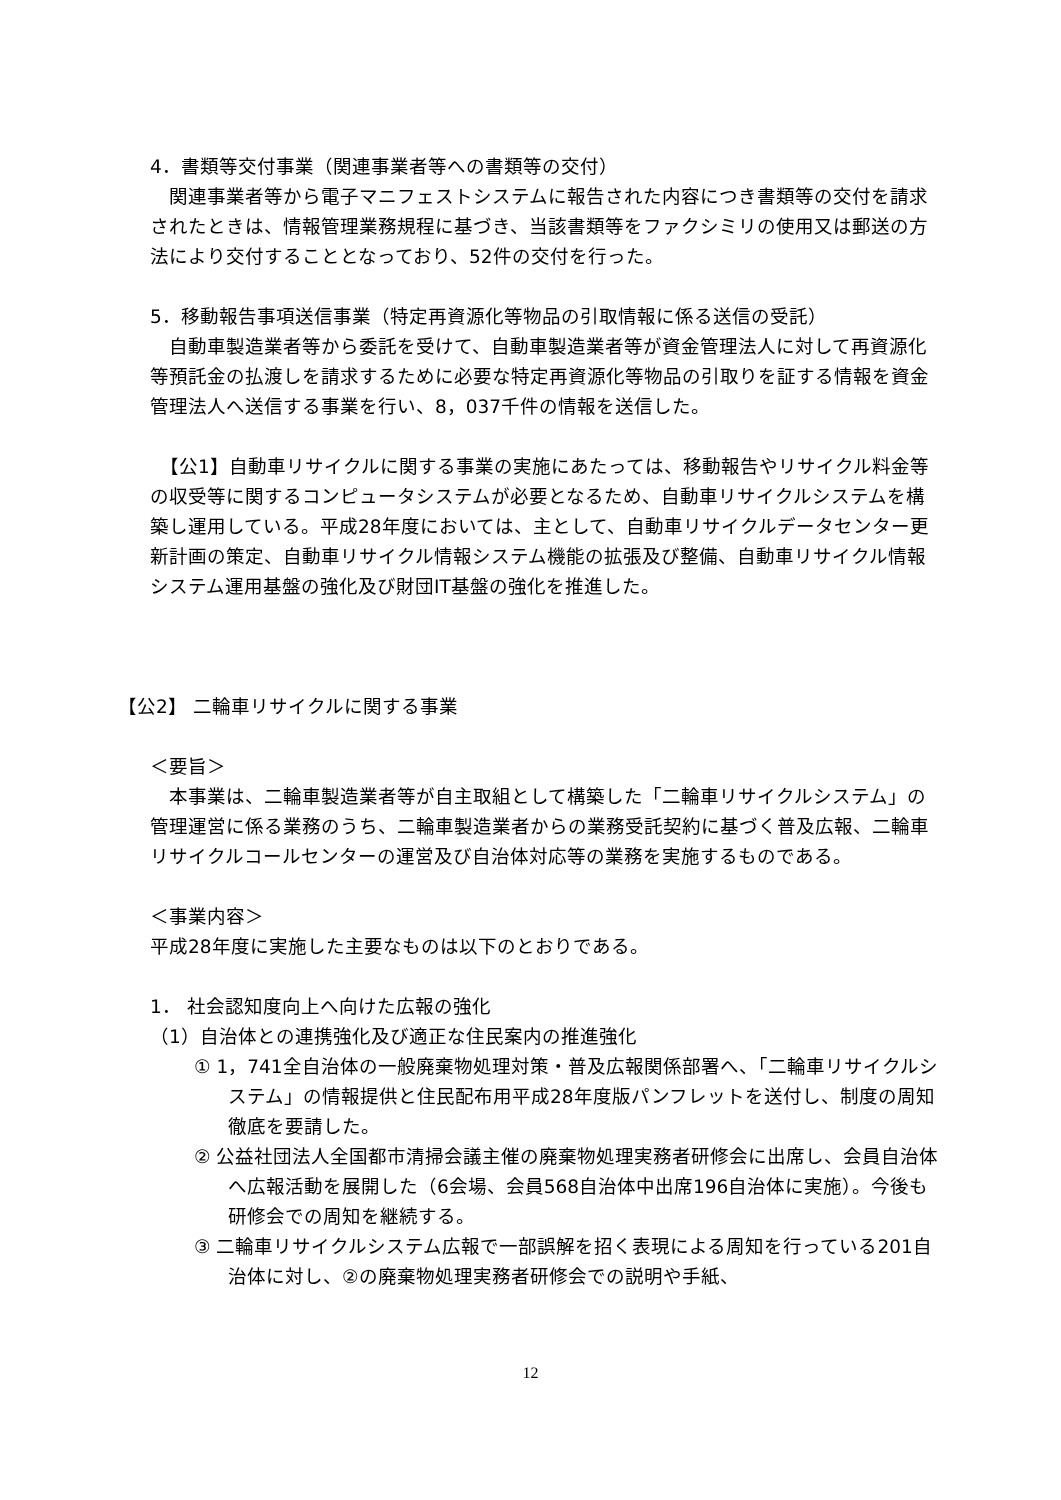4．書類等交付事業（関連事業者等への書類等の交付）
　関連事業者等から電子マニフェストシステムに報告された内容につき書類等の交付を請求されたときは、情報管理業務規程に基づき、当該書類等をファクシミリの使用又は郵送の方法により交付することとなっており、52件の交付を行った。
5．移動報告事項送信事業（特定再資源化等物品の引取情報に係る送信の受託）
　自動車製造業者等から委託を受けて、自動車製造業者等が資金管理法人に対して再資源化等預託金の払渡しを請求するために必要な特定再資源化等物品の引取りを証する情報を資金管理法人へ送信する事業を行い、8，037千件の情報を送信した。
　【公1】自動車リサイクルに関する事業の実施にあたっては、移動報告やリサイクル料金等の収受等に関するコンピュータシステムが必要となるため、自動車リサイクルシステムを構築し運用している。平成28年度においては、主として、自動車リサイクルデータセンター更新計画の策定、自動車リサイクル情報システム機能の拡張及び整備、自動車リサイクル情報システム運用基盤の強化及び財団IT基盤の強化を推進した。
【公2】 二輪車リサイクルに関する事業
＜要旨＞
　本事業は、二輪車製造業者等が自主取組として構築した「二輪車リサイクルシステム」の管理運営に係る業務のうち、二輪車製造業者からの業務受託契約に基づく普及広報、二輪車リサイクルコールセンターの運営及び自治体対応等の業務を実施するものである。
＜事業内容＞
平成28年度に実施した主要なものは以下のとおりである。
1． 社会認知度向上へ向けた広報の強化
（1）自治体との連携強化及び適正な住民案内の推進強化
① 1，741全自治体の一般廃棄物処理対策・普及広報関係部署へ、「二輪車リサイクルシステム」の情報提供と住民配布用平成28年度版パンフレットを送付し、制度の周知徹底を要請した。
② 公益社団法人全国都市清掃会議主催の廃棄物処理実務者研修会に出席し、会員自治体へ広報活動を展開した（6会場、会員568自治体中出席196自治体に実施）。今後も研修会での周知を継続する。
③ 二輪車リサイクルシステム広報で一部誤解を招く表現による周知を行っている201自治体に対し、②の廃棄物処理実務者研修会での説明や手紙、
12